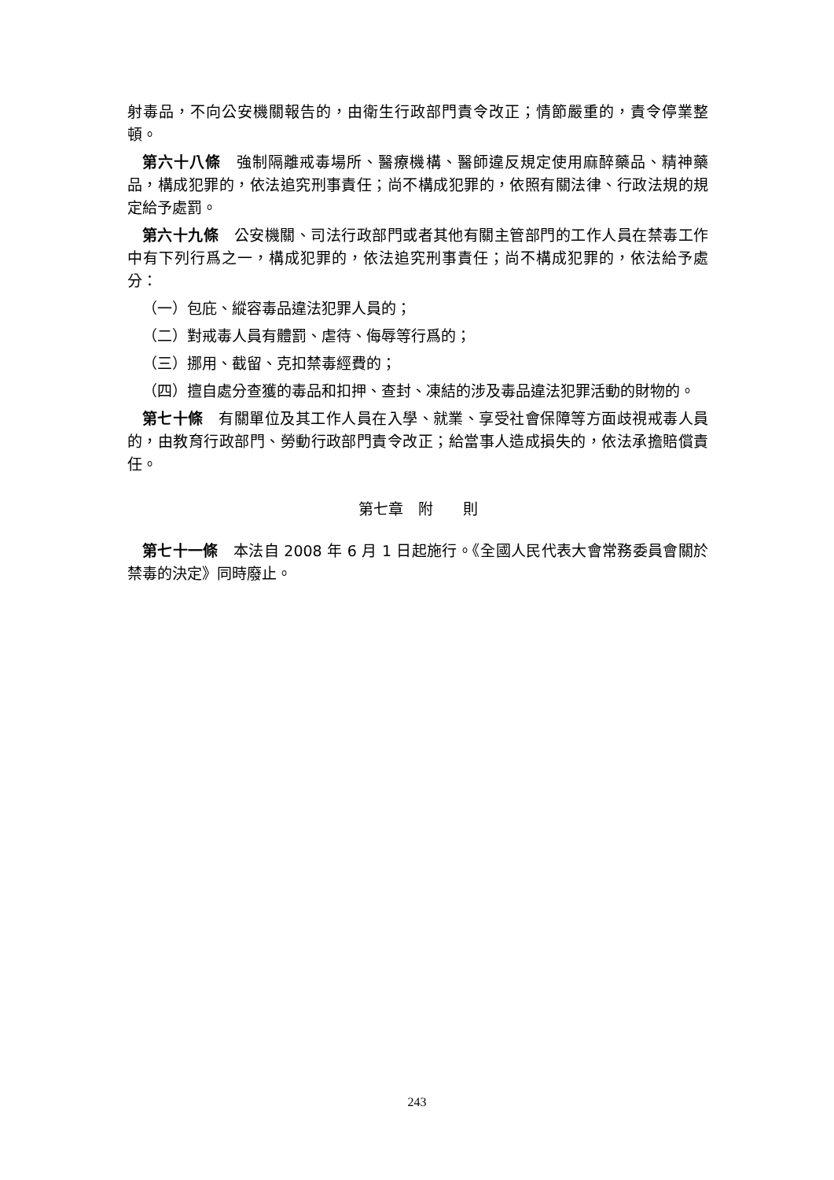射毒品，不向公安機關報告的，由衛生行政部門責令改正；情節嚴重的，責令停業整頓。
第六十八條　強制隔離戒毒場所、醫療機構、醫師違反規定使用麻醉藥品、精神藥品，構成犯罪的，依法追究刑事責任；尚不構成犯罪的，依照有關法律、行政法規的規定給予處罰。
第六十九條　公安機關、司法行政部門或者其他有關主管部門的工作人員在禁毒工作中有下列行爲之一，構成犯罪的，依法追究刑事責任；尚不構成犯罪的，依法給予處分：
（一）包庇、縱容毒品違法犯罪人員的；
（二）對戒毒人員有體罰、虐待、侮辱等行爲的；
（三）挪用、截留、克扣禁毒經費的；
（四）擅自處分查獲的毒品和扣押、查封、凍結的涉及毒品違法犯罪活動的財物的。
第七十條　有關單位及其工作人員在入學、就業、享受社會保障等方面歧視戒毒人員的，由教育行政部門、勞動行政部門責令改正；給當事人造成損失的，依法承擔賠償責任。
第七章　附　　則
第七十一條　本法自 2008 年 6 月 1 日起施行。《全國人民代表大會常務委員會關於禁毒的決定》同時廢止。
243